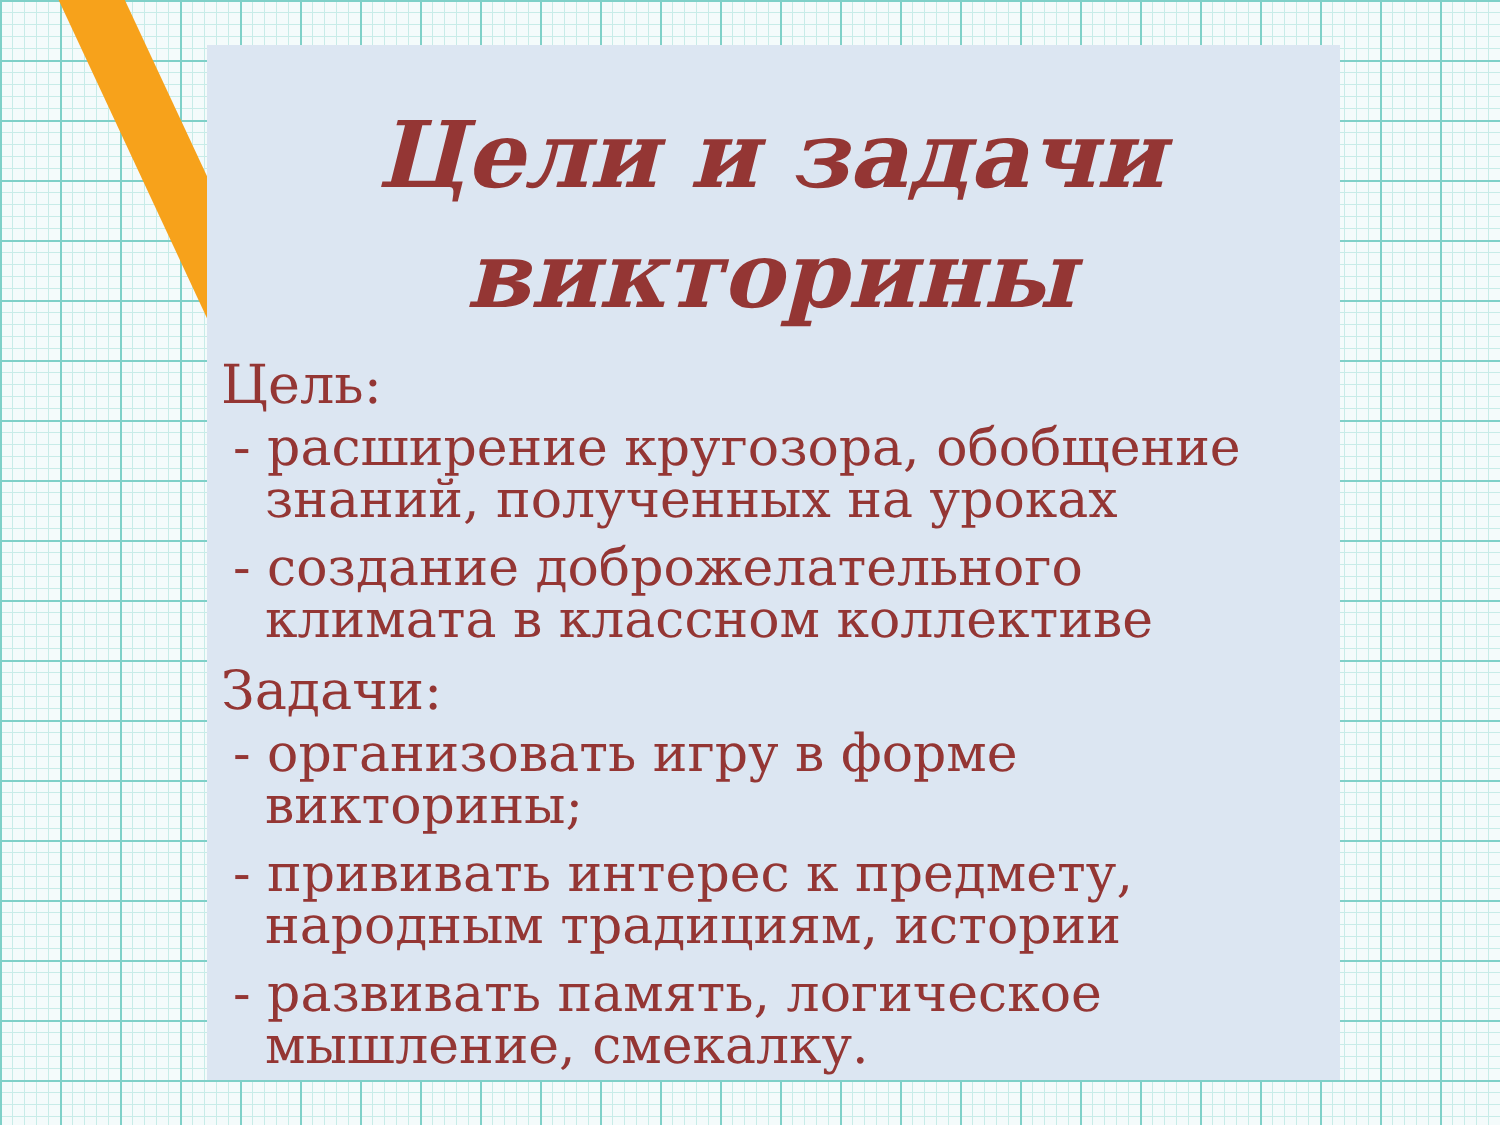Цели и задачи викторины
Цель:
- расширение кругозора, обобщение знаний, полученных на уроках
- создание доброжелательного климата в классном коллективе
Задачи:
- организовать игру в форме викторины;
- прививать интерес к предмету, народным традициям, истории
- развивать память, логическое мышление, смекалку.